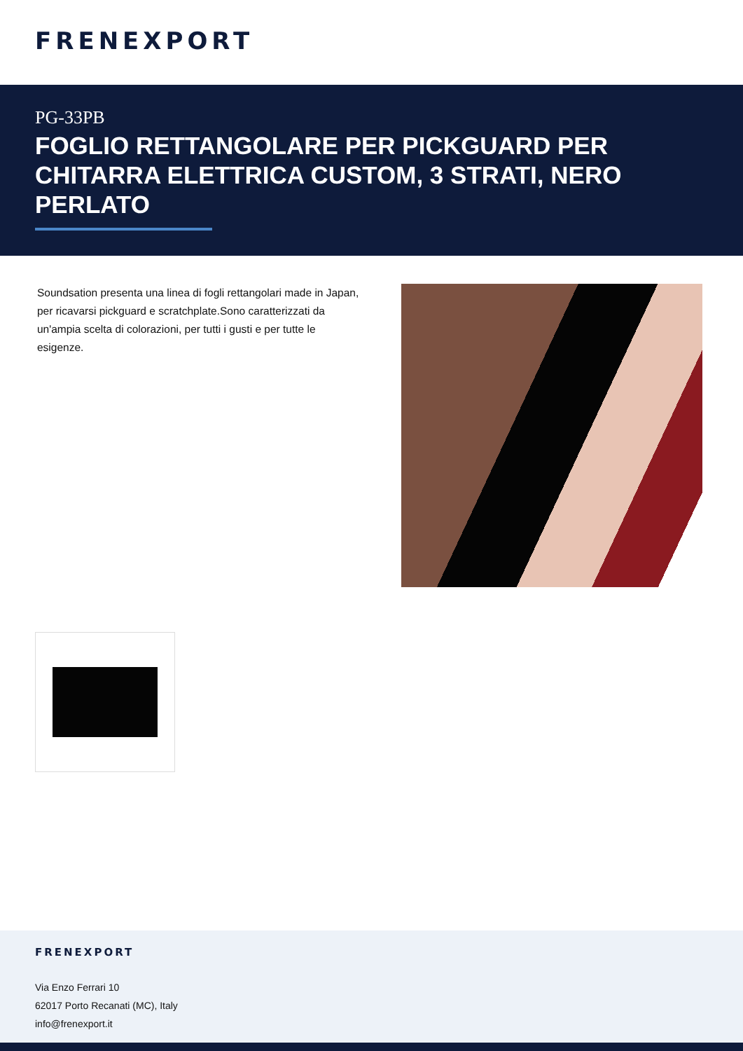FRENEXPORT
PG-33PB
FOGLIO RETTANGOLARE PER PICKGUARD PER CHITARRA ELETTRICA CUSTOM, 3 STRATI, NERO PERLATO
Soundsation presenta una linea di fogli rettangolari made in Japan, per ricavarsi pickguard e scratchplate.Sono caratterizzati da un'ampia scelta di colorazioni, per tutti i gusti e per tutte le esigenze.
FRENEXPORT
Via Enzo Ferrari 10
62017 Porto Recanati (MC), Italy
info@frenexport.it